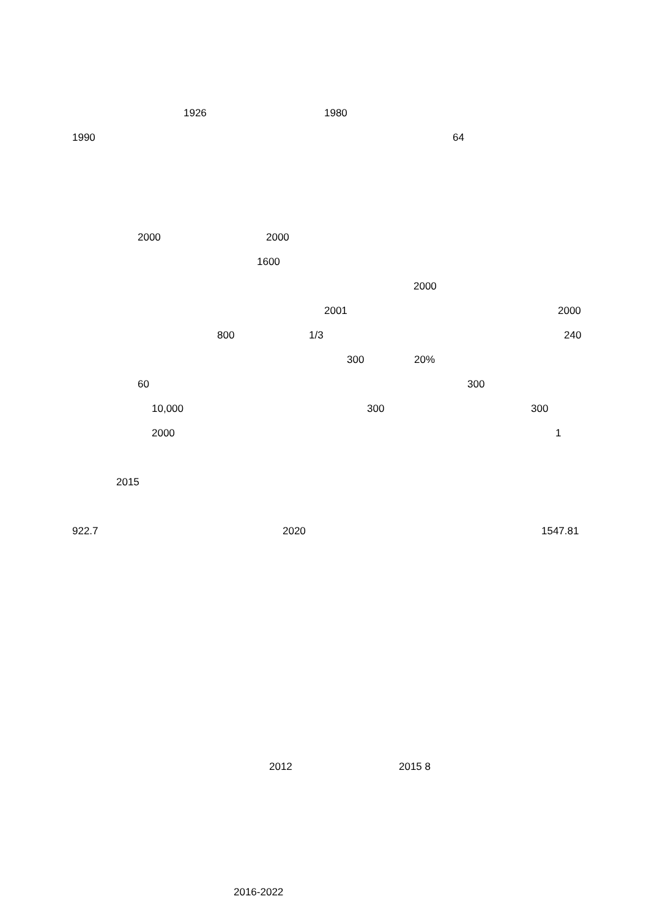1926 1980
1990 64
2000 2000
1600 2000
2001 2000
800 1/3 240
300 20%
60 300
10,000 300 300
2000 1
2015
922.7 2020 1547.81
2012 2015 8
2016-2022